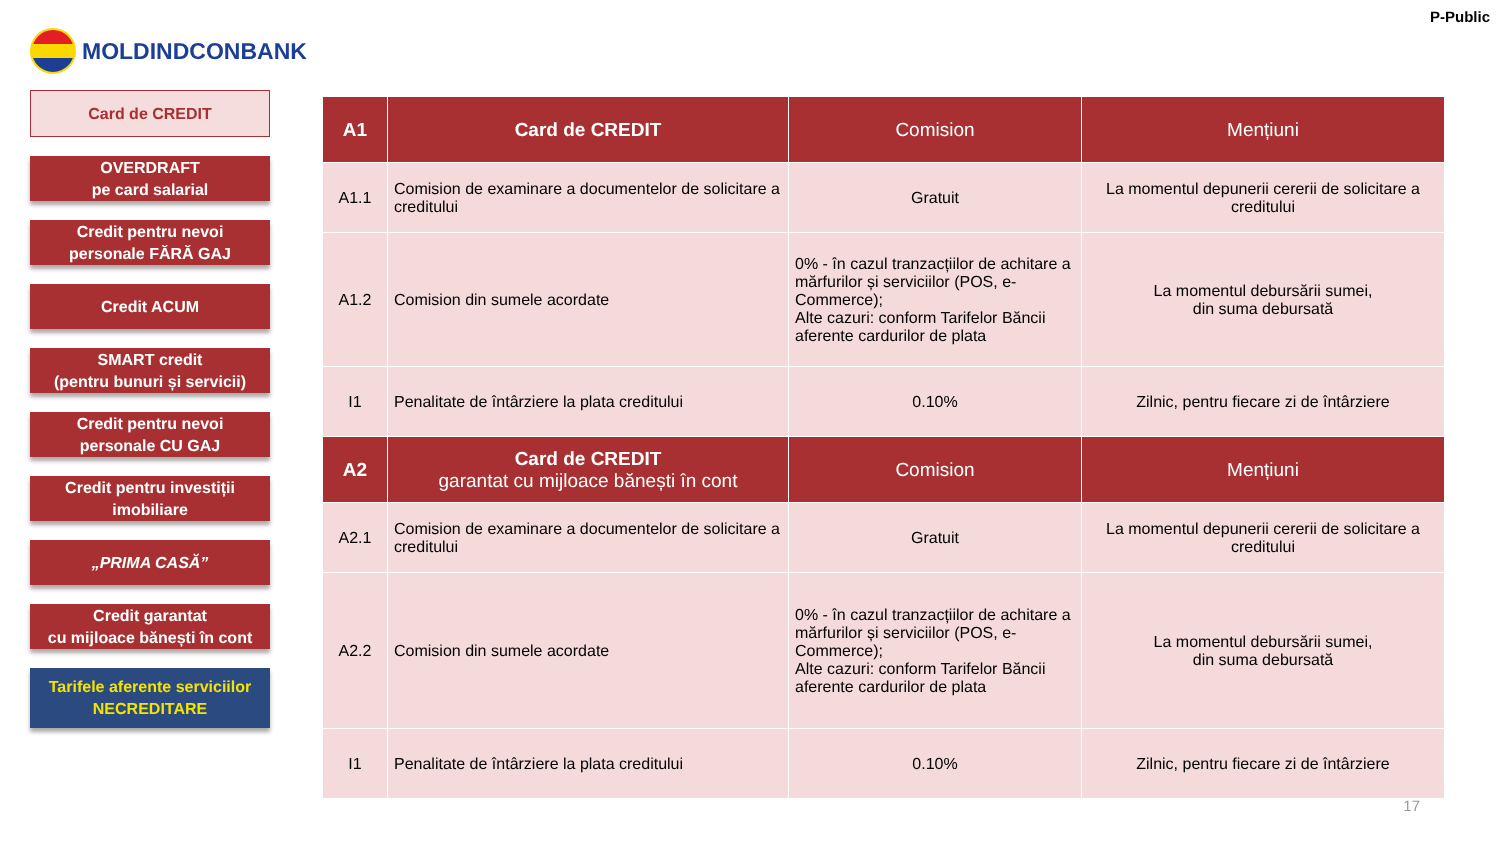MOLDINDCONBANK
P-Public
Card de CREDIT
OVERDRAFT
pe card salarial
Credit pentru nevoi
personale FĂRĂ GAJ
Credit ACUM
SMART credit
(pentru bunuri și servicii)
Credit pentru nevoi
personale CU GAJ
Credit pentru investiții
imobiliare
„PRIMA CASĂ”
Credit garantat
cu mijloace bănești în cont
Tarifele aferente serviciilor
NECREDITARE
| A1 | Card de CREDIT | Comision | Mențiuni |
| --- | --- | --- | --- |
| A1.1 | Comision de examinare a documentelor de solicitare a creditului | Gratuit | La momentul depunerii cererii de solicitare a creditului |
| A1.2 | Comision din sumele acordate | 0% - în cazul tranzacțiilor de achitare a mărfurilor și serviciilor (POS, e-Commerce); Alte cazuri: conform Tarifelor Băncii aferente cardurilor de plata | La momentul debursării sumei, din suma debursată |
| I1 | Penalitate de întârziere la plata creditului | 0.10% | Zilnic, pentru fiecare zi de întârziere |
| A2 | Card de CREDIT garantat cu mijloace bănești în cont | Comision | Mențiuni |
| A2.1 | Comision de examinare a documentelor de solicitare a creditului | Gratuit | La momentul depunerii cererii de solicitare a creditului |
| A2.2 | Comision din sumele acordate | 0% - în cazul tranzacțiilor de achitare a mărfurilor și serviciilor (POS, e-Commerce); Alte cazuri: conform Tarifelor Băncii aferente cardurilor de plata | La momentul debursării sumei, din suma debursată |
| I1 | Penalitate de întârziere la plata creditului | 0.10% | Zilnic, pentru fiecare zi de întârziere |
17